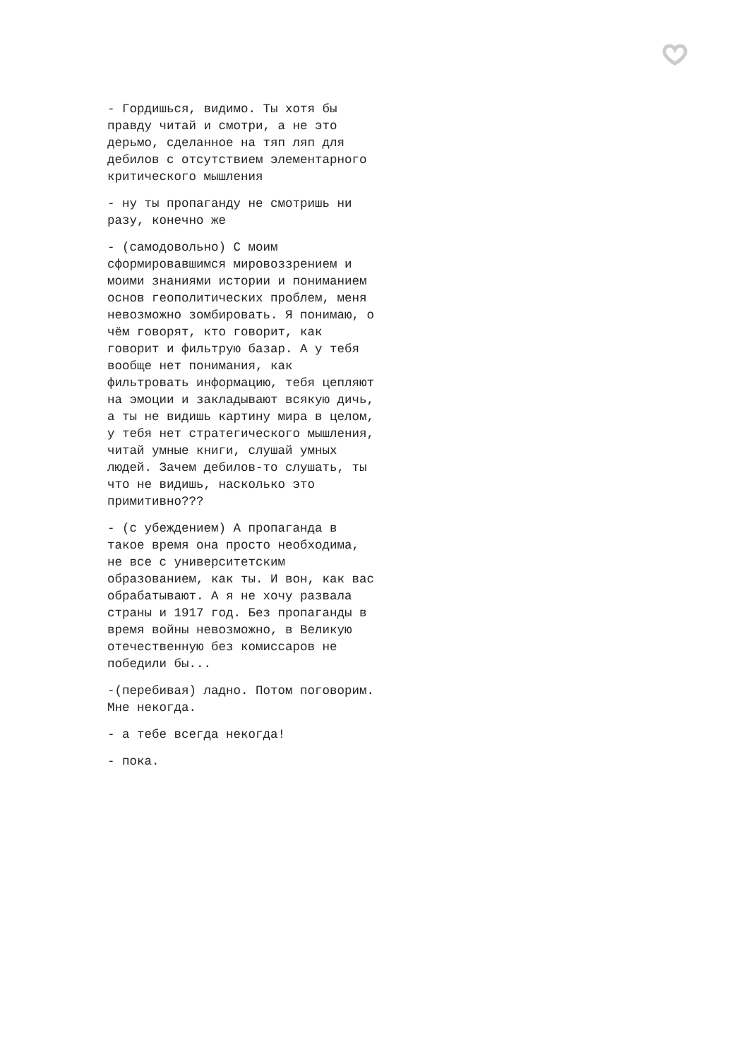- Гордишься, видимо. Ты хотя бы правду читай и смотри, а не это дерьмо, сделанное на тяп ляп для дебилов с отсутствием элементарного критического мышления
- ну ты пропаганду не смотришь ни разу, конечно же
- (самодовольно) С моим сформировавшимся мировоззрением и моими знаниями истории и пониманием основ геополитических проблем, меня невозможно зомбировать. Я понимаю, о чём говорят, кто говорит, как говорит и фильтрую базар. А у тебя вообще нет понимания, как фильтровать информацию, тебя цепляют на эмоции и закладывают всякую дичь, а ты не видишь картину мира в целом, у тебя нет стратегического мышления, читай умные книги, слушай умных людей. Зачем дебилов-то слушать, ты что не видишь, насколько это примитивно???
- (с убеждением) А пропаганда в такое время она просто необходима, не все с университетским образованием, как ты. И вон, как вас обрабатывают. А я не хочу развала страны и 1917 год. Без пропаганды в время войны невозможно, в Великую отечественную без комиссаров не победили бы...
-(перебивая) ладно. Потом поговорим. Мне некогда.
- а тебе всегда некогда!
- пока.